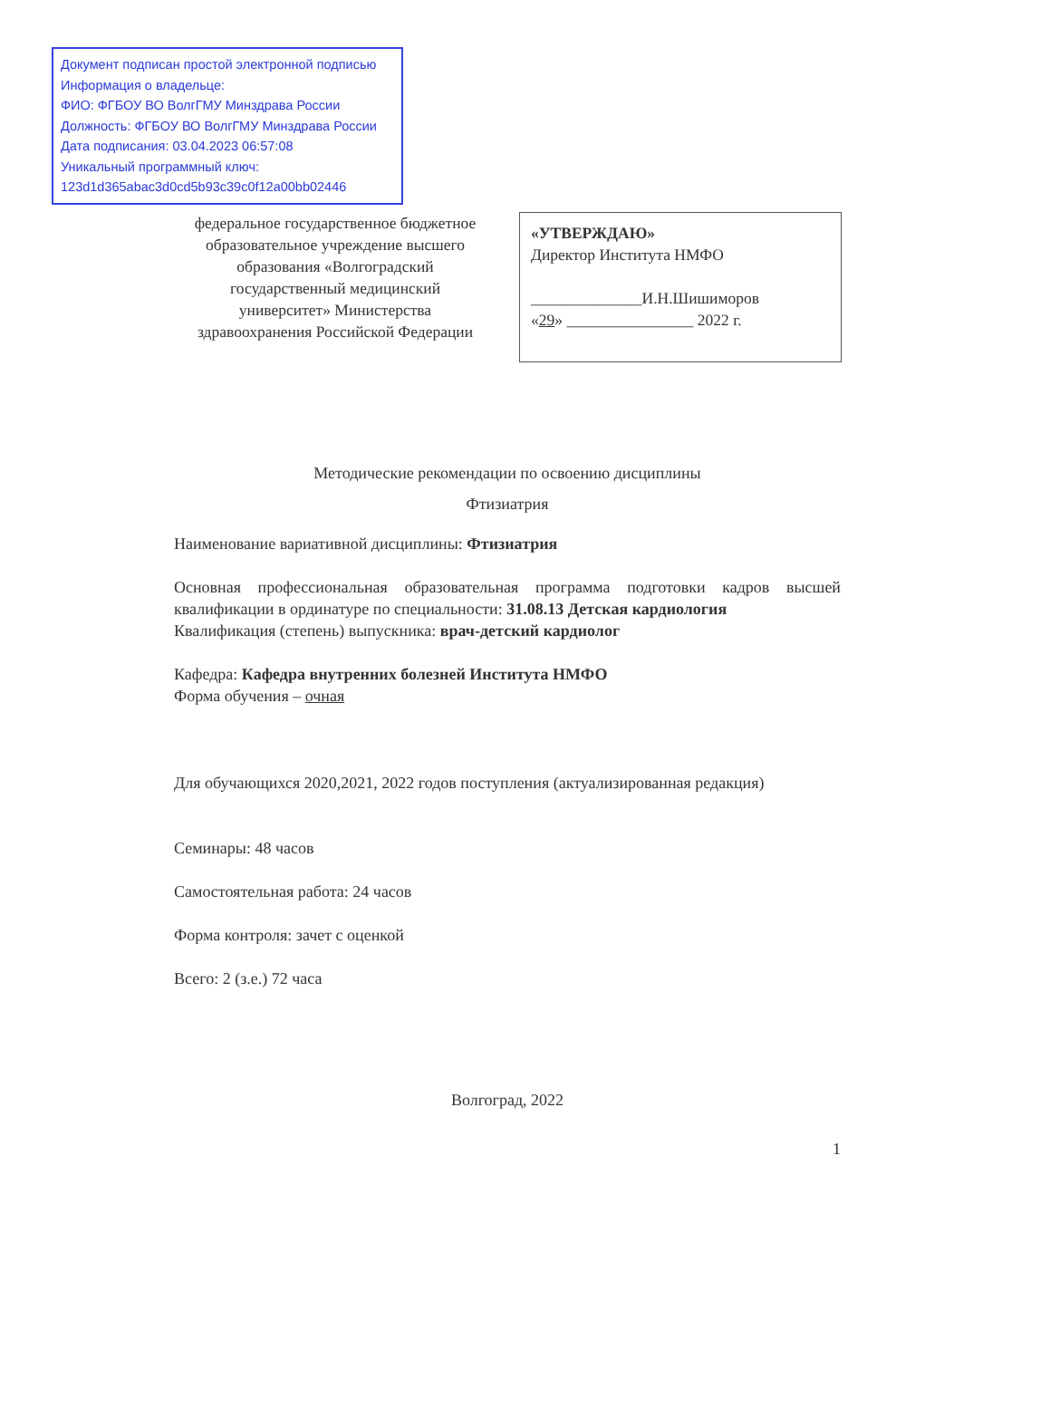Документ подписан простой электронной подписью
Информация о владельце:
ФИО: ФГБОУ ВО ВолгГМУ Минздрава России
Должность: ФГБОУ ВО ВолгГМУ Минздрава России
Дата подписания: 03.04.2023 06:57:08
Уникальный программный ключ:
123d1d365abac3d0cd5b93c39c0f12a00bb02446
федеральное государственное бюджетное образовательное учреждение высшего образования «Волгоградский государственный медицинский университет» Министерства здравоохранения Российской Федерации
«УТВЕРЖДАЮ»
Директор Института НМФО
______________И.Н.Шишиморов
«29» ________________ 2022 г.
Методические рекомендации по освоению дисциплины
Фтизиатрия
Наименование вариативной дисциплины: Фтизиатрия
Основная профессиональная образовательная программа подготовки кадров высшей квалификации в ординатуре по специальности: 31.08.13 Детская кардиология
Квалификация (степень) выпускника: врач-детский кардиолог
Кафедра: Кафедра внутренних болезней Института НМФО
Форма обучения – очная
Для обучающихся 2020,2021, 2022 годов поступления (актуализированная редакция)
Семинары: 48 часов
Самостоятельная работа: 24 часов
Форма контроля: зачет с оценкой
Всего: 2 (з.е.) 72 часа
Волгоград, 2022
1